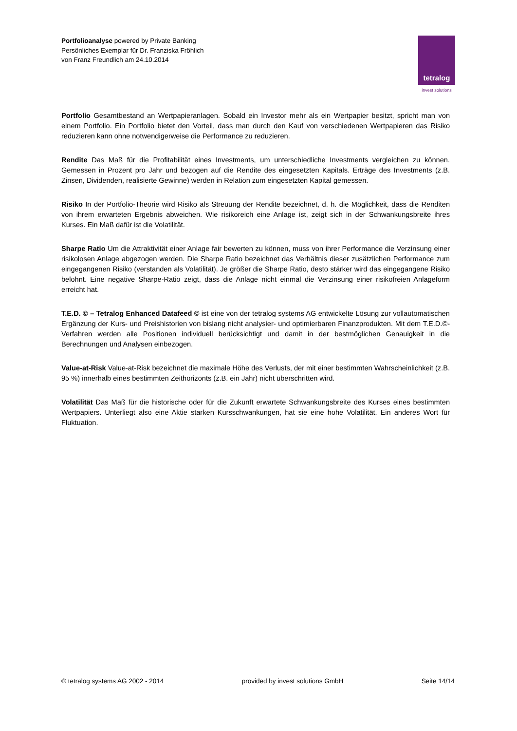Portfolioanalyse powered by Private Banking
Persönliches Exemplar für Dr. Franziska Fröhlich
von Franz Freundlich am 24.10.2014
tetralog
invest solutions
Portfolio Gesamtbestand an Wertpapieranlagen. Sobald ein Investor mehr als ein Wertpapier besitzt, spricht man von einem Portfolio. Ein Portfolio bietet den Vorteil, dass man durch den Kauf von verschiedenen Wertpapieren das Risiko reduzieren kann ohne notwendigerweise die Performance zu reduzieren.
Rendite Das Maß für die Profitabilität eines Investments, um unterschiedliche Investments vergleichen zu können. Gemessen in Prozent pro Jahr und bezogen auf die Rendite des eingesetzten Kapitals. Erträge des Investments (z.B. Zinsen, Dividenden, realisierte Gewinne) werden in Relation zum eingesetzten Kapital gemessen.
Risiko In der Portfolio-Theorie wird Risiko als Streuung der Rendite bezeichnet, d. h. die Möglichkeit, dass die Renditen von ihrem erwarteten Ergebnis abweichen. Wie risikoreich eine Anlage ist, zeigt sich in der Schwankungsbreite ihres Kurses. Ein Maß dafür ist die Volatilität.
Sharpe Ratio Um die Attraktivität einer Anlage fair bewerten zu können, muss von ihrer Performance die Verzinsung einer risikolosen Anlage abgezogen werden. Die Sharpe Ratio bezeichnet das Verhältnis dieser zusätzlichen Performance zum eingegangenen Risiko (verstanden als Volatilität). Je größer die Sharpe Ratio, desto stärker wird das eingegangene Risiko belohnt. Eine negative Sharpe-Ratio zeigt, dass die Anlage nicht einmal die Verzinsung einer risikofreien Anlageform erreicht hat.
T.E.D. © – Tetralog Enhanced Datafeed © ist eine von der tetralog systems AG entwickelte Lösung zur vollautomatischen Ergänzung der Kurs- und Preishistorien von bislang nicht analysier- und optimierbaren Finanzprodukten. Mit dem T.E.D.©-Verfahren werden alle Positionen individuell berücksichtigt und damit in der bestmöglichen Genauigkeit in die Berechnungen und Analysen einbezogen.
Value-at-Risk Value-at-Risk bezeichnet die maximale Höhe des Verlusts, der mit einer bestimmten Wahrscheinlichkeit (z.B. 95 %) innerhalb eines bestimmten Zeithorizonts (z.B. ein Jahr) nicht überschritten wird.
Volatilität Das Maß für die historische oder für die Zukunft erwartete Schwankungsbreite des Kurses eines bestimmten Wertpapiers. Unterliegt also eine Aktie starken Kursschwankungen, hat sie eine hohe Volatilität. Ein anderes Wort für Fluktuation.
© tetralog systems AG 2002 - 2014 provided by invest solutions GmbH Seite 14/14